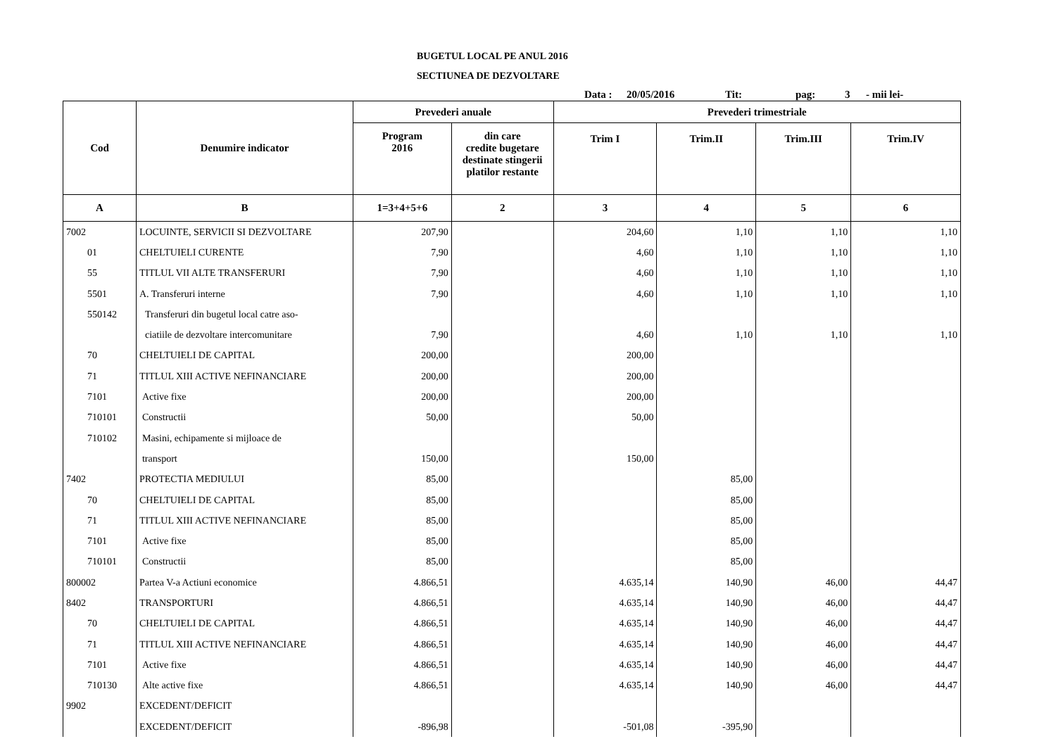BUGETUL LOCAL PE ANUL 2016
SECTIUNEA DE DEZVOLTARE
Data : 20/05/2016 Tit: pag: 3 - mii lei-
| Cod | Denumire indicator | Prevederi anuale | | Prevederi trimestriale | | | |
| --- | --- | --- | --- | --- | --- | --- | --- |
| | | Program 2016 | din care credite bugetare destinate stingerii platilor restante | Trim I | Trim.II | Trim.III | Trim.IV |
| A | B | 1=3+4+5+6 | 2 | 3 | 4 | 5 | 6 |
| 7002 | LOCUINTE, SERVICII SI DEZVOLTARE | 207,90 | | 204,60 | 1,10 | 1,10 | 1,10 |
| 01 | CHELTUIELI CURENTE | 7,90 | | 4,60 | 1,10 | 1,10 | 1,10 |
| 55 | TITLUL VII ALTE TRANSFERURI | 7,90 | | 4,60 | 1,10 | 1,10 | 1,10 |
| 5501 | A. Transferuri interne | 7,90 | | 4,60 | 1,10 | 1,10 | 1,10 |
| 550142 | Transferuri din bugetul local catre aso- | | | | | | |
| | ciatiile de dezvoltare intercomunitare | 7,90 | | 4,60 | 1,10 | 1,10 | 1,10 |
| 70 | CHELTUIELI DE CAPITAL | 200,00 | | 200,00 | | | |
| 71 | TITLUL XIII ACTIVE NEFINANCIARE | 200,00 | | 200,00 | | | |
| 7101 | Active fixe | 200,00 | | 200,00 | | | |
| 710101 | Constructii | 50,00 | | 50,00 | | | |
| 710102 | Masini, echipamente si mijloace de | | | | | | |
| | transport | 150,00 | | 150,00 | | | |
| 7402 | PROTECTIA MEDIULUI | 85,00 | | | 85,00 | | |
| 70 | CHELTUIELI DE CAPITAL | 85,00 | | | 85,00 | | |
| 71 | TITLUL XIII ACTIVE NEFINANCIARE | 85,00 | | | 85,00 | | |
| 7101 | Active fixe | 85,00 | | | 85,00 | | |
| 710101 | Constructii | 85,00 | | | 85,00 | | |
| 800002 | Partea V-a Actiuni economice | 4.866,51 | | 4.635,14 | 140,90 | 46,00 | 44,47 |
| 8402 | TRANSPORTURI | 4.866,51 | | 4.635,14 | 140,90 | 46,00 | 44,47 |
| 70 | CHELTUIELI DE CAPITAL | 4.866,51 | | 4.635,14 | 140,90 | 46,00 | 44,47 |
| 71 | TITLUL XIII ACTIVE NEFINANCIARE | 4.866,51 | | 4.635,14 | 140,90 | 46,00 | 44,47 |
| 7101 | Active fixe | 4.866,51 | | 4.635,14 | 140,90 | 46,00 | 44,47 |
| 710130 | Alte active fixe | 4.866,51 | | 4.635,14 | 140,90 | 46,00 | 44,47 |
| 9902 | EXCEDENT/DEFICIT | | | | | | |
| | EXCEDENT/DEFICIT | -896,98 | | -501,08 | -395,90 | | |